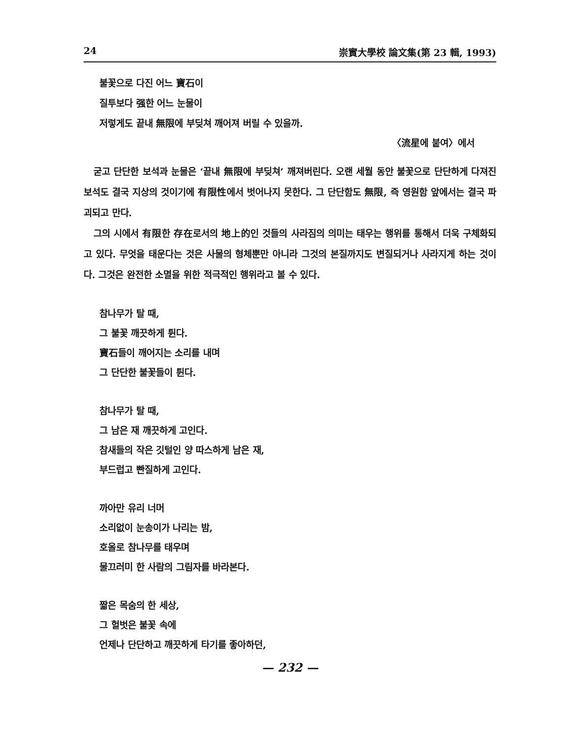24 崇實大學校 論文集(第 23 輯, 1993)
불꽃으로 다진 어느 寶石이
질투보다 强한 어느 눈물이
저렇게도 끝내 無限에 부딪쳐 깨어져 버릴 수 있을까.
〈流星에 붙여〉에서
굳고 단단한 보석과 눈물은 ‘끝내 無限에 부딪쳐’ 깨져버린다. 오랜 세월 동안 불꽃으로 단단하게 다져진 보석도 결국 지상의 것이기에 有限性에서 벗어나지 못한다. 그 단단함도 無限, 즉 영원함 앞에서는 결국 파괴되고 만다.
그의 시에서 有限한 存在로서의 地上的인 것들의 사라짐의 의미는 태우는 행위를 통해서 더욱 구체화되고 있다. 무엇을 태운다는 것은 사물의 형체뿐만 아니라 그것의 본질까지도 변질되거나 사라지게 하는 것이다. 그것은 완전한 소멸을 위한 적극적인 행위라고 볼 수 있다.
참나무가 탈 때,
그 불꽃 깨끗하게 튄다.
寶石들이 깨어지는 소리를 내며
그 단단한 불꽃들이 튄다.
참나무가 탈 때,
그 남은 재 깨끗하게 고인다.
참새들의 작은 깃털인 양 따스하게 남은 재,
부드럽고 빤질하게 고인다.
까아만 유리 너머
소리없이 눈송이가 나리는 밤,
호올로 참나무를 태우며
물끄러미 한 사람의 그림자를 바라본다.
짧은 목숨의 한 세상,
그 헐벗은 불꽃 속에
언제나 단단하고 깨끗하게 타기를 좋아하던,
— 232 —